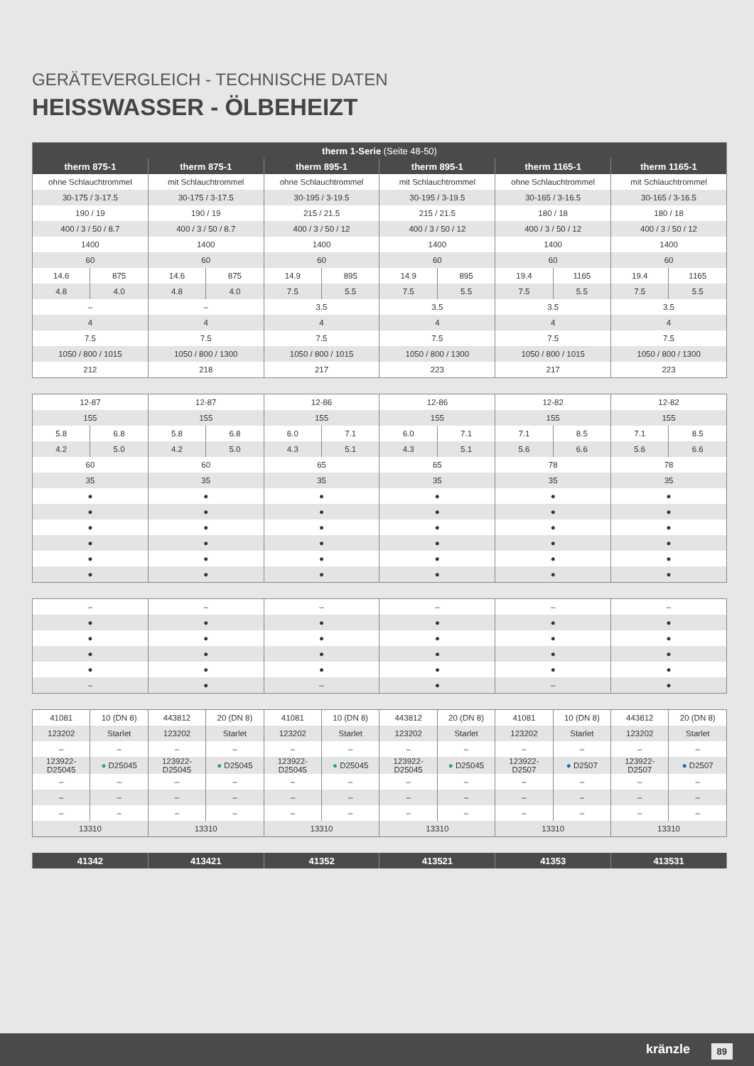GERÄTEVERGLEICH - TECHNISCHE DATEN
HEISSWASSER - ÖLBEHEIZT
| therm 1-Serie (Seite 48-50) | | | | | | | | | | | |
| therm 875-1 | | therm 875-1 | | therm 895-1 | | therm 895-1 | | therm 1165-1 | | therm 1165-1 | |
| ohne Schlauchtrommel | | mit Schlauchtrommel | | ohne Schlauchtrommel | | mit Schlauchtrommel | | ohne Schlauchtrommel | | mit Schlauchtrommel | |
| 30-175 / 3-17.5 | | 30-175 / 3-17.5 | | 30-195 / 3-19.5 | | 30-195 / 3-19.5 | | 30-165 / 3-16.5 | | 30-165 / 3-16.5 | |
| 190 / 19 | | 190 / 19 | | 215 / 21.5 | | 215 / 21.5 | | 180 / 18 | | 180 / 18 | |
| 400 / 3 / 50 / 8.7 | | 400 / 3 / 50 / 8.7 | | 400 / 3 / 50 / 12 | | 400 / 3 / 50 / 12 | | 400 / 3 / 50 / 12 | | 400 / 3 / 50 / 12 | |
| 1400 | | 1400 | | 1400 | | 1400 | | 1400 | | 1400 | |
| 60 | | 60 | | 60 | | 60 | | 60 | | 60 | |
| 14.6 | 875 | 14.6 | 875 | 14.9 | 895 | 14.9 | 895 | 19.4 | 1165 | 19.4 | 1165 |
| 4.8 | 4.0 | 4.8 | 4.0 | 7.5 | 5.5 | 7.5 | 5.5 | 7.5 | 5.5 | 7.5 | 5.5 |
| – | | – | | 3.5 | | 3.5 | | 3.5 | | 3.5 | |
| 4 | | 4 | | 4 | | 4 | | 4 | | 4 | |
| 7.5 | | 7.5 | | 7.5 | | 7.5 | | 7.5 | | 7.5 | |
| 1050 / 800 / 1015 | | 1050 / 800 / 1300 | | 1050 / 800 / 1015 | | 1050 / 800 / 1300 | | 1050 / 800 / 1015 | | 1050 / 800 / 1300 | |
| 212 | | 218 | | 217 | | 223 | | 217 | | 223 | |
| 12-87 | | 12-87 | | 12-86 | | 12-86 | | 12-82 | | 12-82 | |
| 155 | | 155 | | 155 | | 155 | | 155 | | 155 | |
| 5.8 | 6.8 | 5.8 | 6.8 | 6.0 | 7.1 | 6.0 | 7.1 | 7.1 | 8.5 | 7.1 | 8.5 |
| 4.2 | 5.0 | 4.2 | 5.0 | 4.3 | 5.1 | 4.3 | 5.1 | 5.6 | 6.6 | 5.6 | 6.6 |
| 60 | | 60 | | 65 | | 65 | | 78 | | 78 | |
| 35 | | 35 | | 35 | | 35 | | 35 | | 35 | |
| ● | | ● | | ● | | ● | | ● | | ● | |
| ● | | ● | | ● | | ● | | ● | | ● | |
| ● | | ● | | ● | | ● | | ● | | ● | |
| ● | | ● | | ● | | ● | | ● | | ● | |
| ● | | ● | | ● | | ● | | ● | | ● | |
| ● | | ● | | ● | | ● | | ● | | ● | |
| – | – | – | – | – | – |
| ● | ● | ● | ● | ● | ● |
| ● | ● | ● | ● | ● | ● |
| ● | ● | ● | ● | ● | ● |
| ● | ● | ● | ● | ● | ● |
| – | ● | – | ● | – | ● |
| 41081 | 10 (DN 8) | 443812 | 20 (DN 8) | 41081 | 10 (DN 8) | 443812 | 20 (DN 8) | 41081 | 10 (DN 8) | 443812 | 20 (DN 8) |
| 123202 | Starlet | 123202 | Starlet | 123202 | Starlet | 123202 | Starlet | 123202 | Starlet | 123202 | Starlet |
| – | – | – | – | – | – | – | – | – | – | – | – |
| 123922- D25045 | ● D25045 | 123922- D25045 | ● D25045 | 123922- D25045 | ● D25045 | 123922- D25045 | ● D25045 | 123922- D2507 | ● D2507 | 123922- D2507 | ● D2507 |
| – | – | – | – | – | – | – | – | – | – | – | – |
| – | – | – | – | – | – | – | – | – | – | – | – |
| – | – | – | – | – | – | – | – | – | – | – | – |
| 13310 | | 13310 | | 13310 | | 13310 | | 13310 | | 13310 | |
| 41342 | 413421 | 41352 | 413521 | 41353 | 413531 |
kränzle 89